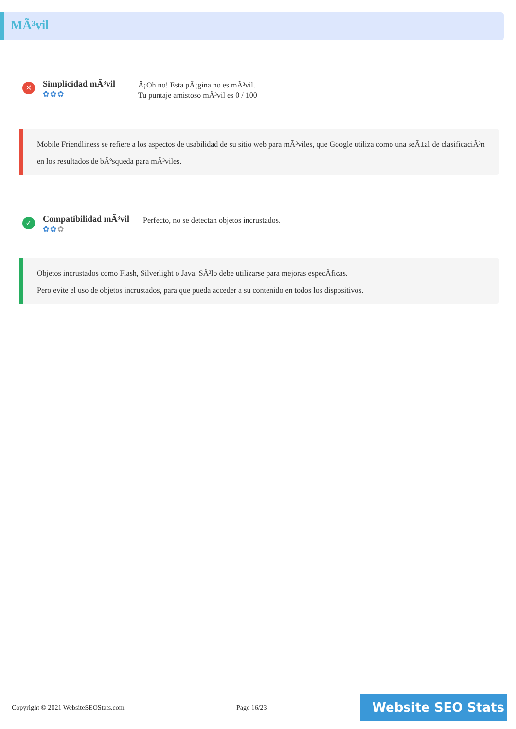MÃ³vil
✕
Simplicidad mÃ³vil
✿✿✿
Â¡Oh no! Esta pÃ¡gina no es mÃ³vil.
Tu puntaje amistoso mÃ³vil es 0 / 100
Mobile Friendliness se refiere a los aspectos de usabilidad de su sitio web para mÃ³viles, que Google utiliza como una seÃ±al de clasificaciÃ³n en los resultados de bÃºsqueda para mÃ³viles.
✓
Compatibilidad mÃ³vil
✿✿✿
Perfecto, no se detectan objetos incrustados.
Objetos incrustados como Flash, Silverlight o Java. SÃ³lo debe utilizarse para mejoras especÃficas.
Pero evite el uso de objetos incrustados, para que pueda acceder a su contenido en todos los dispositivos.
Copyright © 2021 WebsiteSEOStats.com
Page 16/23 Website SEO Stats